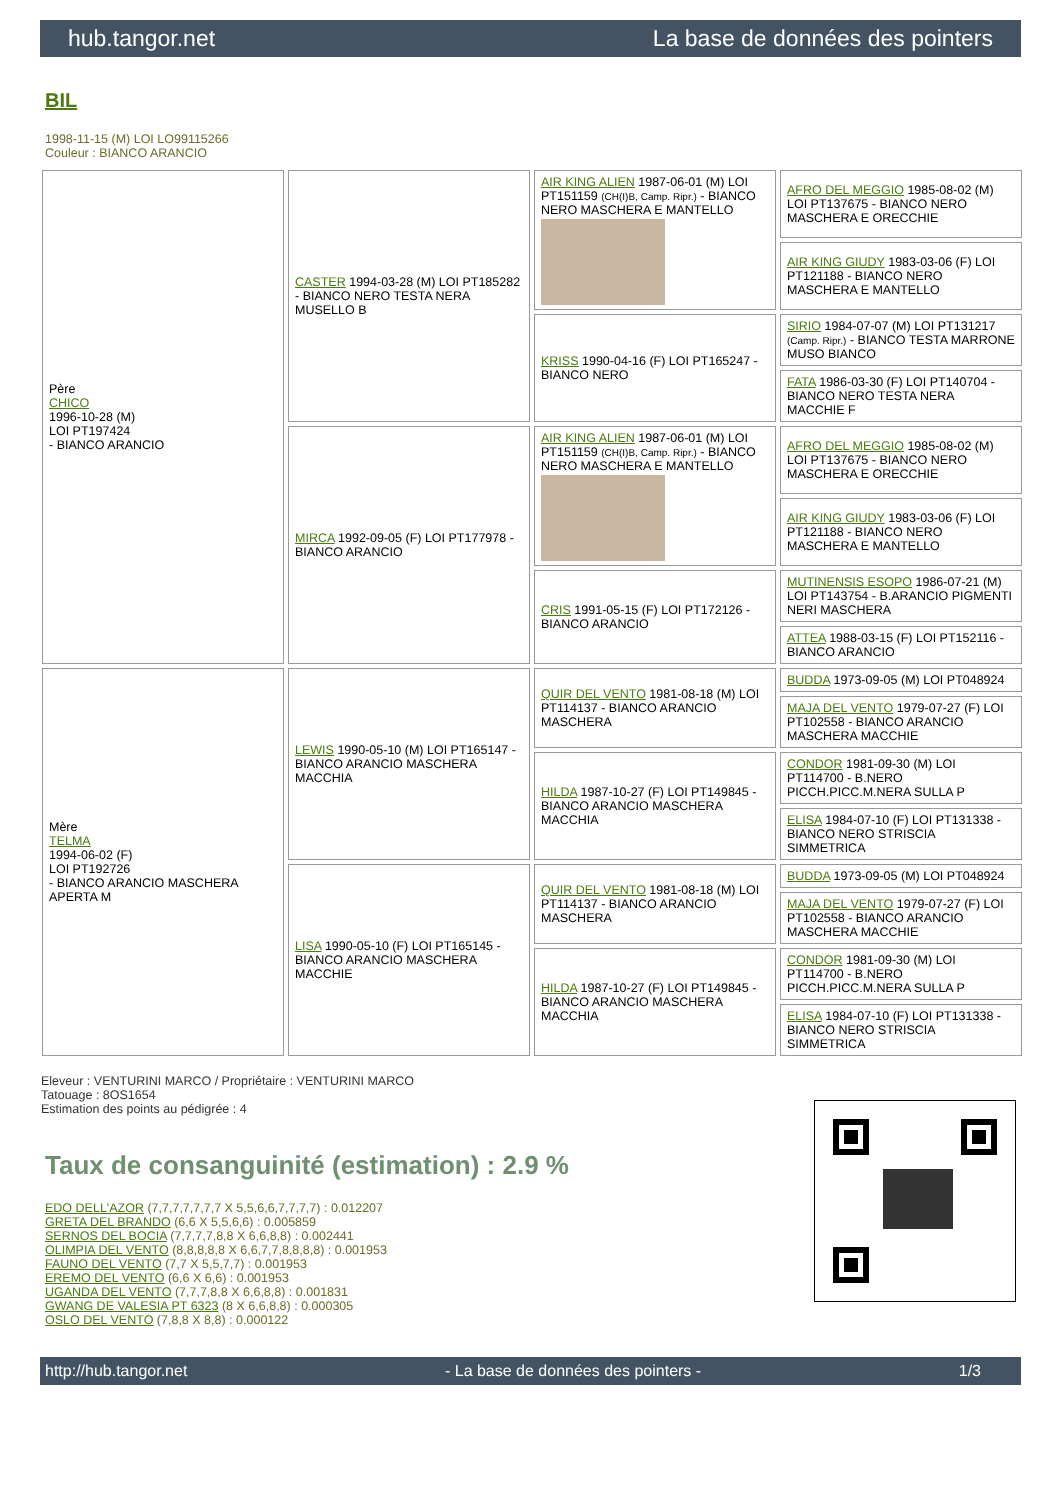hub.tangor.net La base de données des pointers
BIL
1998-11-15 (M) LOI LO99115266
Couleur : BIANCO ARANCIO
| Père CHICO 1996-10-28 (M) LOI PT197424 - BIANCO ARANCIO | CASTER 1994-03-28 (M) LOI PT185282 - BIANCO NERO TESTA NERA MUSELLO B | AIR KING ALIEN 1987-06-01 (M) LOI PT151159 (CH(I)B, Camp. Ripr.) - BIANCO NERO MASCHERA E MANTELLO | AFRO DEL MEGGIO 1985-08-02 (M) LOI PT137675 - BIANCO NERO MASCHERA E ORECCHIE |
| | | | AIR KING GIUDY 1983-03-06 (F) LOI PT121188 - BIANCO NERO MASCHERA E MANTELLO |
| | | KRISS 1990-04-16 (F) LOI PT165247 - BIANCO NERO | SIRIO 1984-07-07 (M) LOI PT131217 (Camp. Ripr.) - BIANCO TESTA MARRONE MUSO BIANCO |
| | | | FATA 1986-03-30 (F) LOI PT140704 - BIANCO NERO TESTA NERA MACCHIE F |
| | MIRCA 1992-09-05 (F) LOI PT177978 - BIANCO ARANCIO | AIR KING ALIEN 1987-06-01 (M) LOI PT151159 (CH(I)B, Camp. Ripr.) - BIANCO NERO MASCHERA E MANTELLO | AFRO DEL MEGGIO 1985-08-02 (M) LOI PT137675 - BIANCO NERO MASCHERA E ORECCHIE |
| | | | AIR KING GIUDY 1983-03-06 (F) LOI PT121188 - BIANCO NERO MASCHERA E MANTELLO |
| | | CRIS 1991-05-15 (F) LOI PT172126 - BIANCO ARANCIO | MUTINENSIS ESOPO 1986-07-21 (M) LOI PT143754 - B.ARANCIO PIGMENTI NERI MASCHERA |
| | | | ATTEA 1988-03-15 (F) LOI PT152116 - BIANCO ARANCIO |
| Mère TELMA 1994-06-02 (F) LOI PT192726 - BIANCO ARANCIO MASCHERA APERTA M | LEWIS 1990-05-10 (M) LOI PT165147 - BIANCO ARANCIO MASCHERA MACCHIA | QUIR DEL VENTO 1981-08-18 (M) LOI PT114137 - BIANCO ARANCIO MASCHERA | BUDDA 1973-09-05 (M) LOI PT048924 |
| | | | MAJA DEL VENTO 1979-07-27 (F) LOI PT102558 - BIANCO ARANCIO MASCHERA MACCHIE |
| | | HILDA 1987-10-27 (F) LOI PT149845 - BIANCO ARANCIO MASCHERA MACCHIA | CONDOR 1981-09-30 (M) LOI PT114700 - B.NERO PICCH.PICC.M.NERA SULLA P |
| | | | ELISA 1984-07-10 (F) LOI PT131338 - BIANCO NERO STRISCIA SIMMETRICA |
| | LISA 1990-05-10 (F) LOI PT165145 - BIANCO ARANCIO MASCHERA MACCHIE | QUIR DEL VENTO 1981-08-18 (M) LOI PT114137 - BIANCO ARANCIO MASCHERA | BUDDA 1973-09-05 (M) LOI PT048924 |
| | | | MAJA DEL VENTO 1979-07-27 (F) LOI PT102558 - BIANCO ARANCIO MASCHERA MACCHIE |
| | | HILDA 1987-10-27 (F) LOI PT149845 - BIANCO ARANCIO MASCHERA MACCHIA | CONDOR 1981-09-30 (M) LOI PT114700 - B.NERO PICCH.PICC.M.NERA SULLA P |
| | | | ELISA 1984-07-10 (F) LOI PT131338 - BIANCO NERO STRISCIA SIMMETRICA |
Eleveur : VENTURINI MARCO / Propriétaire : VENTURINI MARCO
Tatouage : 8OS1654
Estimation des points au pédigrée : 4
Taux de consanguinité (estimation) : 2.9 %
EDO DELL'AZOR (7,7,7,7,7,7,7 X 5,5,6,6,7,7,7,7) : 0.012207
GRETA DEL BRANDO (6,6 X 5,5,6,6) : 0.005859
SERNOS DEL BOCIA (7,7,7,7,8,8 X 6,6,8,8) : 0.002441
OLIMPIA DEL VENTO (8,8,8,8,8 X 6,6,7,7,8,8,8,8) : 0.001953
FAUNO DEL VENTO (7,7 X 5,5,7,7) : 0.001953
EREMO DEL VENTO (6,6 X 6,6) : 0.001953
UGANDA DEL VENTO (7,7,7,8,8 X 6,6,8,8) : 0.001831
GWANG DE VALESIA PT 6323 (8 X 6,6,8,8) : 0.000305
OSLO DEL VENTO (7,8,8 X 8,8) : 0.000122
http://hub.tangor.net - La base de données des pointers - 1/3